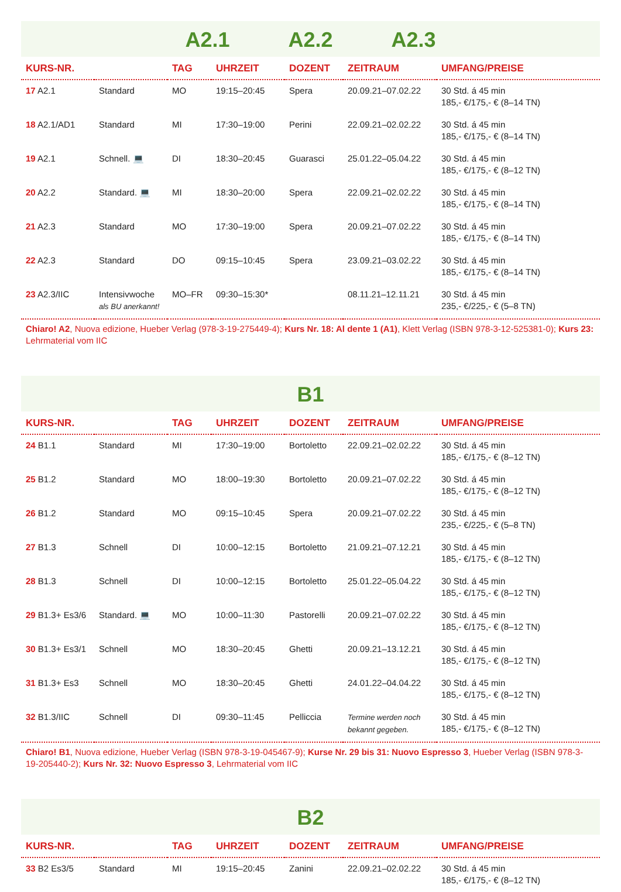A2.1 A2.2 A2.3
| KURS-NR. | | TAG | UHRZEIT | DOZENT | ZEITRAUM | UMFANG/PREISE |
| --- | --- | --- | --- | --- | --- | --- |
| 17 A2.1 | Standard | MO | 19:15–20:45 | Spera | 20.09.21–07.02.22 | 30 Std. á 45 min 185,- €/175,- € (8–14 TN) |
| 18 A2.1/AD1 | Standard | MI | 17:30–19:00 | Perini | 22.09.21–02.02.22 | 30 Std. á 45 min 185,- €/175,- € (8–14 TN) |
| 19 A2.1 | Schnell. 💻 | DI | 18:30–20:45 | Guarasci | 25.01.22–05.04.22 | 30 Std. á 45 min 185,- €/175,- € (8–12 TN) |
| 20 A2.2 | Standard. 💻 | MI | 18:30–20:00 | Spera | 22.09.21–02.02.22 | 30 Std. á 45 min 185,- €/175,- € (8–14 TN) |
| 21 A2.3 | Standard | MO | 17:30–19:00 | Spera | 20.09.21–07.02.22 | 30 Std. á 45 min 185,- €/175,- € (8–14 TN) |
| 22 A2.3 | Standard | DO | 09:15–10:45 | Spera | 23.09.21–03.02.22 | 30 Std. á 45 min 185,- €/175,- € (8–14 TN) |
| 23 A2.3/IIC | Intensivwoche als BU anerkannt! | MO–FR | 09:30–15:30* | | 08.11.21–12.11.21 | 30 Std. á 45 min 235,- €/225,- € (5–8 TN) |
Chiaro! A2, Nuova edizione, Hueber Verlag (978-3-19-275449-4); Kurs Nr. 18: Al dente 1 (A1), Klett Verlag (ISBN 978-3-12-525381-0); Kurs 23: Lehrmaterial vom IIC
B1
| KURS-NR. | | TAG | UHRZEIT | DOZENT | ZEITRAUM | UMFANG/PREISE |
| --- | --- | --- | --- | --- | --- | --- |
| 24 B1.1 | Standard | MI | 17:30–19:00 | Bortoletto | 22.09.21–02.02.22 | 30 Std. á 45 min 185,- €/175,- € (8–12 TN) |
| 25 B1.2 | Standard | MO | 18:00–19:30 | Bortoletto | 20.09.21–07.02.22 | 30 Std. á 45 min 185,- €/175,- € (8–12 TN) |
| 26 B1.2 | Standard | MO | 09:15–10:45 | Spera | 20.09.21–07.02.22 | 30 Std. á 45 min 235,- €/225,- € (5–8 TN) |
| 27 B1.3 | Schnell | DI | 10:00–12:15 | Bortoletto | 21.09.21–07.12.21 | 30 Std. á 45 min 185,- €/175,- € (8–12 TN) |
| 28 B1.3 | Schnell | DI | 10:00–12:15 | Bortoletto | 25.01.22–05.04.22 | 30 Std. á 45 min 185,- €/175,- € (8–12 TN) |
| 29 B1.3+ Es3/6 | Standard. 💻 | MO | 10:00–11:30 | Pastorelli | 20.09.21–07.02.22 | 30 Std. á 45 min 185,- €/175,- € (8–12 TN) |
| 30 B1.3+ Es3/1 | Schnell | MO | 18:30–20:45 | Ghetti | 20.09.21–13.12.21 | 30 Std. á 45 min 185,- €/175,- € (8–12 TN) |
| 31 B1.3+ Es3 | Schnell | MO | 18:30–20:45 | Ghetti | 24.01.22–04.04.22 | 30 Std. á 45 min 185,- €/175,- € (8–12 TN) |
| 32 B1.3/IIC | Schnell | DI | 09:30–11:45 | Pelliccia | Termine werden noch bekannt gegeben. | 30 Std. á 45 min 185,- €/175,- € (8–12 TN) |
Chiaro! B1, Nuova edizione, Hueber Verlag (ISBN 978-3-19-045467-9); Kurse Nr. 29 bis 31: Nuovo Espresso 3, Hueber Verlag (ISBN 978-3-19-205440-2); Kurs Nr. 32: Nuovo Espresso 3, Lehrmaterial vom IIC
B2
| KURS-NR. | | TAG | UHRZEIT | DOZENT | ZEITRAUM | UMFANG/PREISE |
| --- | --- | --- | --- | --- | --- | --- |
| 33 B2 Es3/5 | Standard | MI | 19:15–20:45 | Zanini | 22.09.21–02.02.22 | 30 Std. á 45 min 185,- €/175,- € (8–12 TN) |